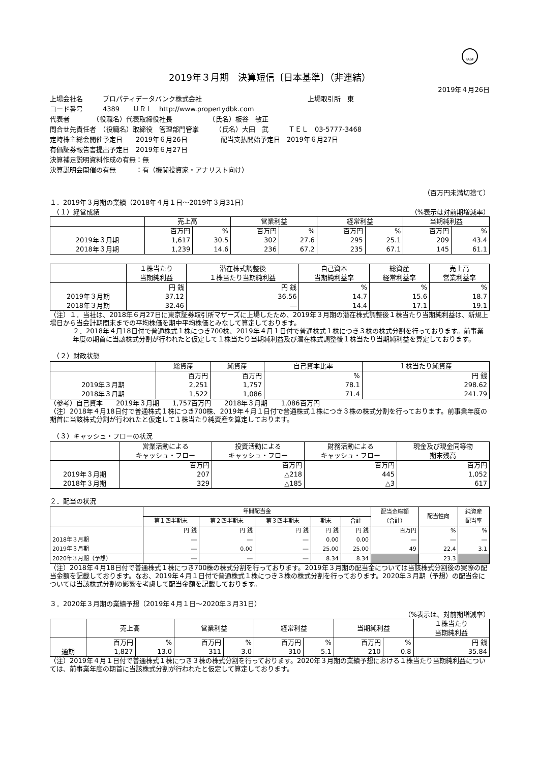FASF
2019年３月期　決算短信〔日本基準〕（非連結）
2019年４月26日
上場会社名　　　プロパティデータバンク株式会社　　　　　　　　　　　　　　　　上場取引所　東
コード番号　　　4389　　ＵＲＬ　http://www.propertydbk.com
代表者　　　　（役職名）代表取締役社長　　　　　　（氏名）板谷　敏正
問合せ先責任者　（役職名）取締役　管理部門管掌　　　（氏名）大田　武　　　ＴＥＬ　03-5777-3468
定時株主総会開催予定日　　2019年６月26日　　　　　配当支払開始予定日　2019年６月27日
有価証券報告書提出予定日　2019年６月27日
決算補足説明資料作成の有無：無
決算説明会開催の有無　　　：有（機関投資家・アナリスト向け）
（百万円未満切捨て）
１．2019年３月期の業績（2018年４月１日～2019年３月31日）
　（１）経営成績 （%表示は対前期増減率）
| | 売上高 | | 営業利益 | | 経常利益 | | 当期純利益 | |
| --- | --- | --- | --- | --- | --- | --- | --- | --- |
| | 百万円 | % | 百万円 | % | 百万円 | % | 百万円 | % |
| 2019年３月期 | 1,617 | 30.5 | 302 | 27.6 | 295 | 25.1 | 209 | 43.4 |
| 2018年３月期 | 1,239 | 14.6 | 236 | 67.2 | 235 | 67.1 | 145 | 61.1 |
| | １株当たり 当期純利益 | 潜在株式調整後 １株当たり当期純利益 | 自己資本 当期純利益率 | 総資産 経常利益率 | 売上高 営業利益率 |
| --- | --- | --- | --- | --- | --- |
| | 円 銭 | 円 銭 | % | % | % |
| 2019年３月期 | 37.12 | 36.56 | 14.7 | 15.6 | 18.7 |
| 2018年３月期 | 32.46 | ― | 14.4 | 17.1 | 19.1 |
（注）１．当社は、2018年６月27日に東京証券取引所マザーズに上場したため、2019年３月期の潜在株式調整後１株当たり当期純利益は、新規上場日から当会計期間末までの平均株価を期中平均株価とみなして算定しております。
２．2018年４月18日付で普通株式１株につき700株、2019年４月１日付で普通株式１株につき３株の株式分割を行っております。前事業年度の期首に当該株式分割が行われたと仮定して１株当たり当期純利益及び潜在株式調整後１株当たり当期純利益を算定しております。
　（２）財政状態
| | 総資産 | 純資産 | 自己資本比率 | １株当たり純資産 |
| --- | --- | --- | --- | --- |
| | 百万円 | 百万円 | % | 円 銭 |
| 2019年３月期 | 2,251 | 1,757 | 78.1 | 298.62 |
| 2018年３月期 | 1,522 | 1,086 | 71.4 | 241.79 |
（参考）自己資本　　2019年３月期　　1,757百万円　　2018年３月期　　1,086百万円
（注）2018年４月18日付で普通株式１株につき700株、2019年４月１日付で普通株式１株につき３株の株式分割を行っております。前事業年度の期首に当該株式分割が行われたと仮定して１株当たり純資産を算定しております。
　（３）キャッシュ・フローの状況
| | 営業活動による キャッシュ・フロー | 投資活動による キャッシュ・フロー | 財務活動による キャッシュ・フロー | 現金及び現金同等物 期末残高 |
| --- | --- | --- | --- | --- |
| | 百万円 | 百万円 | 百万円 | 百万円 |
| 2019年３月期 | 207 | △218 | 445 | 1,052 |
| 2018年３月期 | 329 | △185 | △3 | 617 |
２．配当の状況
| | 年間配当金 | | | | | 配当金総額 （合計） | 配当性向 | 純資産 配当率 |
| --- | --- | --- | --- | --- | --- | --- | --- | --- |
| | 第１四半期末 | 第２四半期末 | 第３四半期末 | 期末 | 合計 | | | |
| | 円 銭 | 円 銭 | 円 銭 | 円 銭 | 円 銭 | 百万円 | % | % |
| 2018年３月期 | ― | ― | ― | 0.00 | 0.00 | ― | ― | ― |
| 2019年３月期 | ― | 0.00 | ― | 25.00 | 25.00 | 49 | 22.4 | 3.1 |
| 2020年３月期（予想） | ― | ― | ― | 8.34 | 8.34 | | 23.3 | |
（注）2018年４月18日付で普通株式１株につき700株の株式分割を行っております。2019年３月期の配当金については当該株式分割後の実際の配当金額を記載しております。なお、2019年４月１日付で普通株式１株につき３株の株式分割を行っております。2020年３月期（予想）の配当金については当該株式分割の影響を考慮して配当金額を記載しております。
３．2020年３月期の業績予想（2019年４月１日～2020年３月31日）
（%表示は、対前期増減率）
| | 売上高 | | 営業利益 | | 経常利益 | | 当期純利益 | | １株当たり 当期純利益 |
| --- | --- | --- | --- | --- | --- | --- | --- | --- | --- |
| | 百万円 | % | 百万円 | % | 百万円 | % | 百万円 | % | 円 銭 |
| 通期 | 1,827 | 13.0 | 311 | 3.0 | 310 | 5.1 | 210 | 0.8 | 35.84 |
（注）2019年４月１日付で普通株式１株につき３株の株式分割を行っております。2020年３月期の業績予想における１株当たり当期純利益については、前事業年度の期首に当該株式分割が行われたと仮定して算定しております。